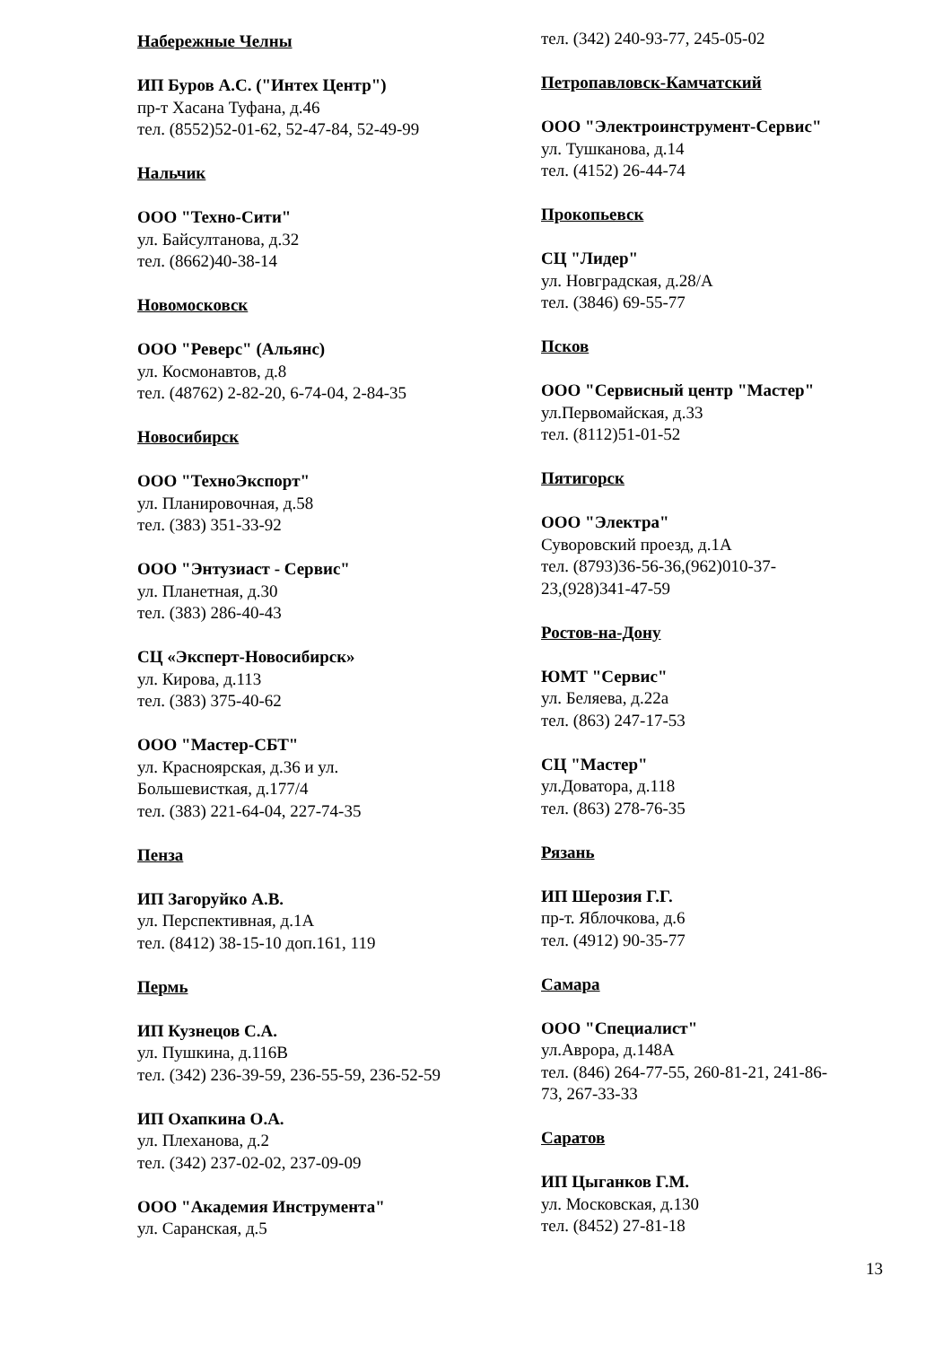Набережные Челны
ИП Буров А.С. ("Интех Центр")
пр-т Хасана Туфана, д.46
тел. (8552)52-01-62, 52-47-84, 52-49-99
Нальчик
ООО "Техно-Сити"
ул. Байсултанова, д.32
тел. (8662)40-38-14
Новомосковск
ООО "Реверс" (Альянс)
ул. Космонавтов, д.8
тел. (48762) 2-82-20, 6-74-04, 2-84-35
Новосибирск
ООО "ТехноЭкспорт"
ул. Планировочная, д.58
тел. (383) 351-33-92
ООО "Энтузиаст - Сервис"
ул. Планетная, д.30
тел. (383) 286-40-43
СЦ «Эксперт-Новосибирск»
ул. Кирова, д.113
тел. (383) 375-40-62
ООО "Мастер-СБТ"
ул. Красноярская, д.36 и ул.
Большевисткая, д.177/4
тел. (383) 221-64-04, 227-74-35
Пенза
ИП Загоруйко А.В.
ул. Перспективная, д.1А
тел. (8412) 38-15-10 доп.161, 119
Пермь
ИП Кузнецов С.А.
ул. Пушкина, д.116В
тел. (342) 236-39-59, 236-55-59, 236-52-59
ИП Охапкина О.А.
ул. Плеханова, д.2
тел. (342) 237-02-02, 237-09-09
ООО "Академия Инструмента"
ул. Саранская, д.5
тел. (342) 240-93-77, 245-05-02
Петропавловск-Камчатский
ООО "Электроинструмент-Сервис"
ул. Тушканова, д.14
тел. (4152) 26-44-74
Прокопьевск
СЦ "Лидер"
ул. Новградская, д.28/А
тел. (3846) 69-55-77
Псков
ООО "Сервисный центр "Мастер"
ул.Первомайская, д.33
тел. (8112)51-01-52
Пятигорск
ООО "Электра"
Суворовский проезд, д.1А
тел. (8793)36-56-36,(962)010-37-
23,(928)341-47-59
Ростов-на-Дону
ЮМТ "Сервис"
ул. Беляева, д.22а
тел. (863) 247-17-53
СЦ "Мастер"
ул.Доватора, д.118
тел. (863) 278-76-35
Рязань
ИП Шерозия Г.Г.
пр-т. Яблочкова, д.6
тел. (4912) 90-35-77
Самара
ООО "Специалист"
ул.Аврора, д.148А
тел. (846) 264-77-55, 260-81-21, 241-86-
73, 267-33-33
Саратов
ИП Цыганков Г.М.
ул. Московская, д.130
тел. (8452) 27-81-18
13